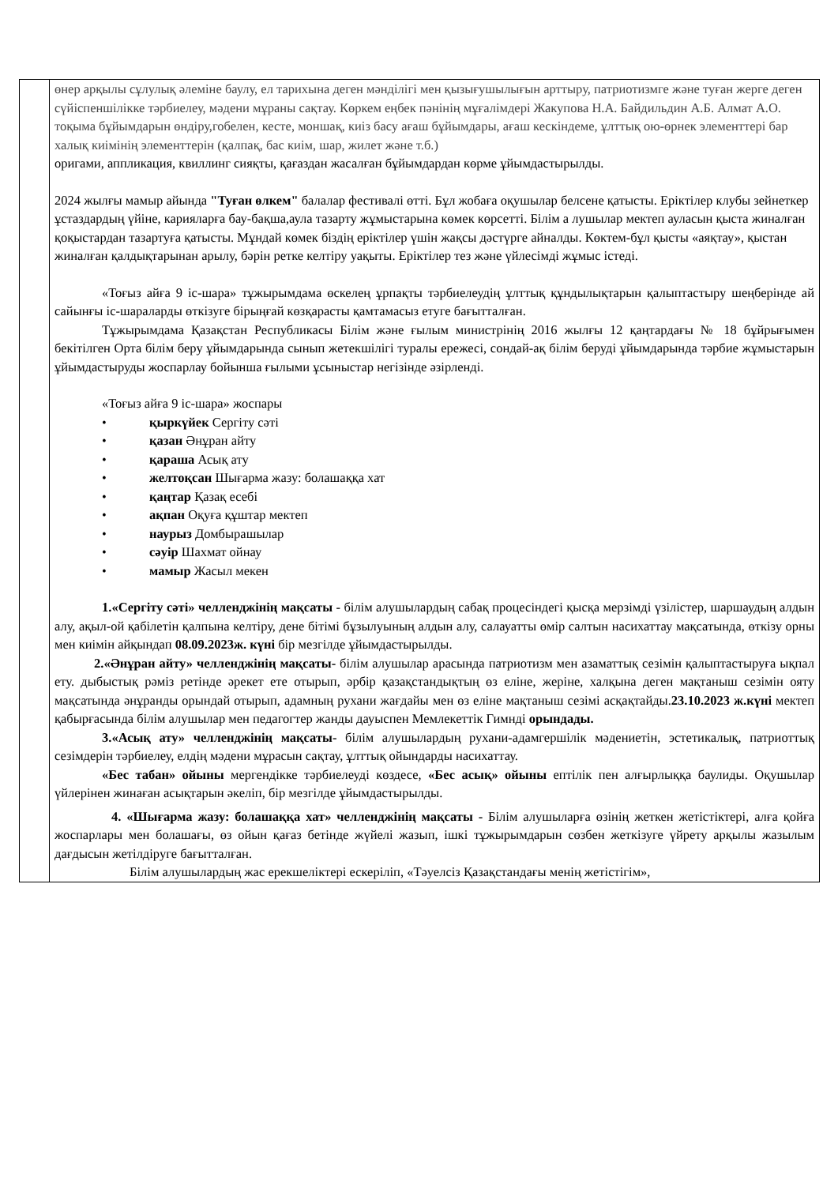| | өнер арқылы сұлулық әлеміне баулу, ел тарихына деген мәнділігі мен қызығушылығын арттыру, патриотизмге және туған жерге деген сүйіспеншілікке тәрбиелеу, мәдени мұраны сақтау. Көркем еңбек пәнінің мұғалімдері Жакупова Н.А. Байдильдин А.Б. Алмат А.О. тоқыма бұйымдарын өндіру,гобелен, кесте, моншақ, киіз басу ағаш бұйымдары, ағаш кескіндеме, ұлттық ою-өрнек элементтері бар халық киімінің элементтерін (қалпақ, бас киім, шар, жилет және т.б.) оригами, аппликация, квиллинг сияқты, қағаздан жасалған бұйымдардан көрме ұйымдастырылды. 2024 жылғы мамыр айында "Туған өлкем" балалар фестивалі өтті. Бұл жобаға оқушылар белсене қатысты. Еріктілер клубы зейнеткер ұстаздардың үйіне, карияларға бау-бақша,аула тазарту жұмыстарына көмек көрсетті. Білім а лушылар мектеп ауласын қыста жиналған қоқыстардан тазартуға қатысты. Мұндай көмек біздің еріктілер үшін жақсы дәстүрге айналды. Көктем-бұл қысты «аяқтау», қыстан жиналған қалдықтарынан арылу, бәрін ретке келтіру уақыты. Еріктілер тез және үйлесімді жұмыс істеді. «Тоғыз айға 9 іс-шара» тұжырымдама өскелең ұрпақты тәрбиелеудің ұлттық құндылықтарын қалыптастыру шеңберінде ай сайынғы іс-шараларды өткізуге бірыңғай көзқарасты қамтамасыз етуге бағытталған. Тұжырымдама Қазақстан Республикасы Білім және ғылым министрінің 2016 жылғы 12 қаңтардағы № 18 бұйрығымен бекітілген Орта білім беру ұйымдарында сынып жетекшілігі туралы ережесі, сондай-ақ білім беруді ұйымдарында тәрбие жұмыстарын ұйымдастыруды жоспарлау бойынша ғылыми ұсыныстар негізінде әзірленді. «Тоғыз айға 9 іс-шара» жоспары • қыркүйек Сергіту сәті • қазан Әнұран айту • қараша Асық ату • желтоқсан Шығарма жазу: болашаққа хат • қаңтар Қазақ есебі • ақпан Оқуға құштар мектеп • наурыз Домбырашылар • сәуір Шахмат ойнау • мамыр Жасыл мекен 1.«Сергіту сәті» челленджінің мақсаты - білім алушылардың сабақ процесіндегі қысқа мерзімді үзілістер, шаршаудың алдын алу, ақыл-ой қабілетін қалпына келтіру, дене бітімі бұзылуының алдын алу, салауатты өмір салтын насихаттау мақсатында, өткізу орны мен киімін айқындап 08.09.2023ж. күні бір мезгілде ұйымдастырылды. 2.«Әнұран айту» челленджінің мақсаты- білім алушылар арасында патриотизм мен азаматтық сезімін қалыптастыруға ықпал ету. дыбыстық рәміз ретінде әрекет ете отырып, әрбір қазақстандықтың өз еліне, жеріне, халқына деген мақтаныш сезімін ояту мақсатында әнұранды орындай отырып, адамның рухани жағдайы мен өз еліне мақтаныш сезімі асқақтайды. 23.10.2023 ж.күні мектеп қабырғасында білім алушылар мен педагогтер жанды дауыспен Мемлекеттік Гимнді орындады. 3.«Асық ату» челленджінің мақсаты- білім алушылардың рухани-адамгершілік мәдениетін, эстетикалық, патриоттық сезімдерін тәрбиелеу, елдің мәдени мұрасын сақтау, ұлттық ойындарды насихаттау. «Бес табан» ойыны мергендікке тәрбиелеуді көздесе, «Бес асық» ойыны ептілік пен алғырлыққа баулиды. Оқушылар үйлерінен жинаған асықтарын әкеліп, бір мезгілде ұйымдастырылды. 4. «Шығарма жазу: болашаққа хат» челленджінің мақсаты - Білім алушыларға өзінің жеткен жетістіктері, алға қойға жоспарлары мен болашағы, өз ойын қағаз бетінде жүйелі жазып, ішкі тұжырымдарын сөзбен жеткізуге үйрету арқылы жазылым дағдысын жетілдіруге бағытталған. Білім алушылардың жас ерекшеліктері ескеріліп, «Тәуелсіз Қазақстандағы менің жетістігім», |